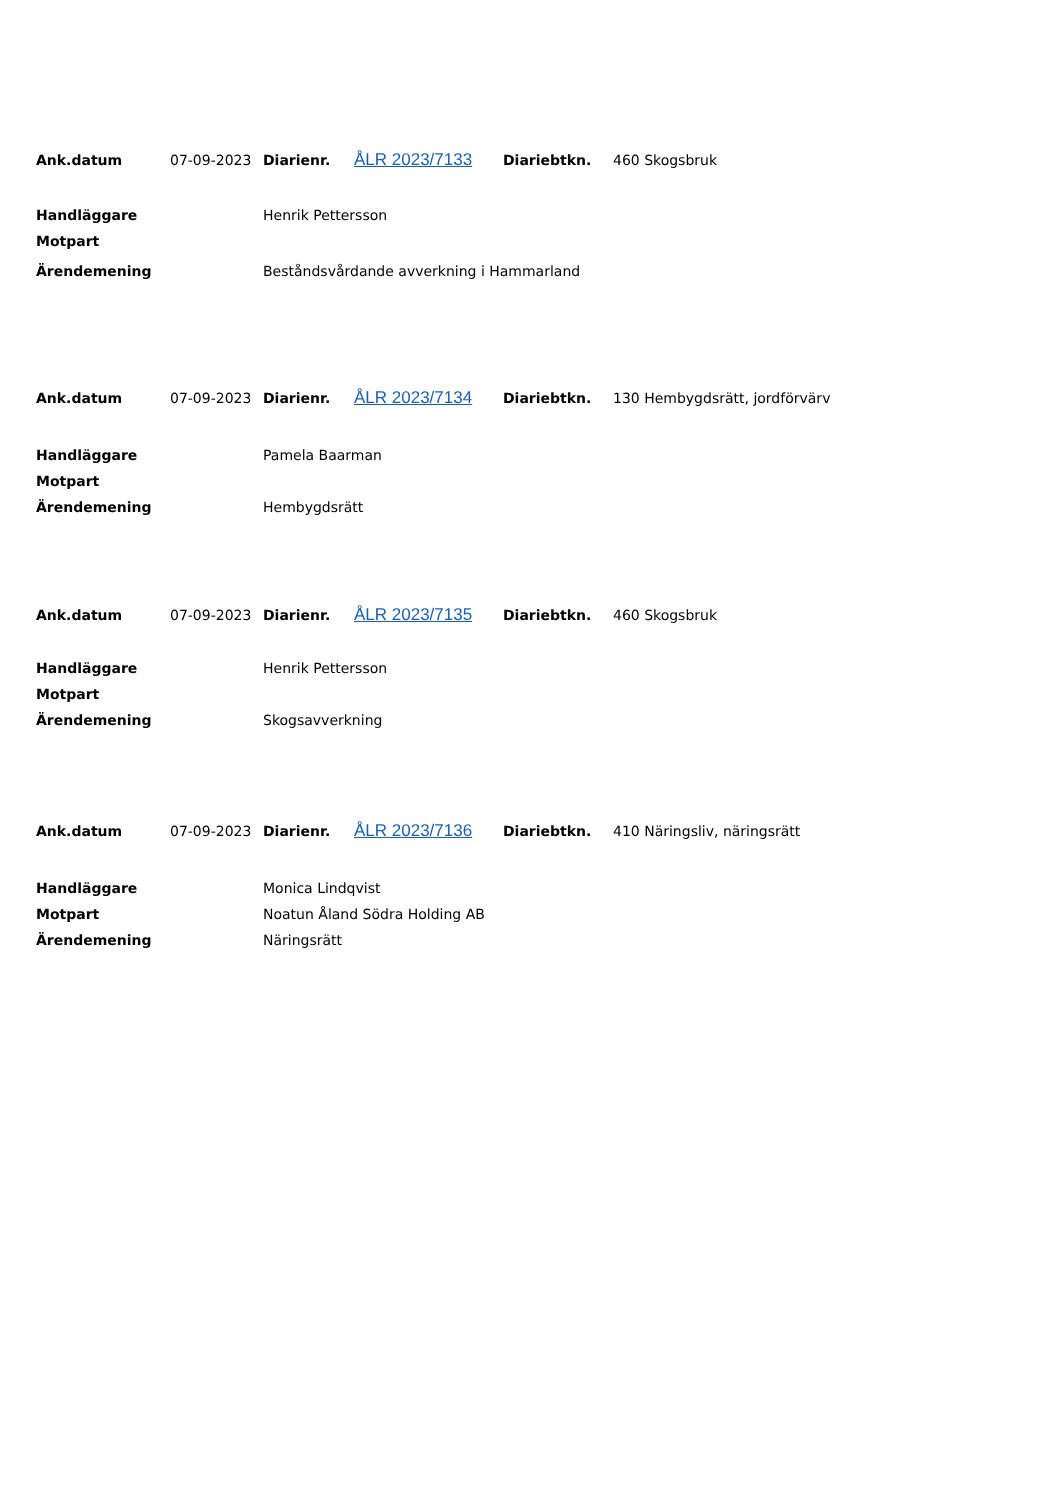| Ank.datum | 07-09-2023 | Diarienr. | ÅLR 2023/7133 | Diariebtkn. | 460 Skogsbruk |
| Handläggare | Henrik Pettersson |
| Motpart | |
| Ärendemening | Beståndsvårdande avverkning i Hammarland |
| Ank.datum | 07-09-2023 | Diarienr. | ÅLR 2023/7134 | Diariebtkn. | 130 Hembygdsrätt, jordförvärv |
| Handläggare | Pamela Baarman |
| Motpart | |
| Ärendemening | Hembygdsrätt |
| Ank.datum | 07-09-2023 | Diarienr. | ÅLR 2023/7135 | Diariebtkn. | 460 Skogsbruk |
| Handläggare | Henrik Pettersson |
| Motpart | |
| Ärendemening | Skogsavverkning |
| Ank.datum | 07-09-2023 | Diarienr. | ÅLR 2023/7136 | Diariebtkn. | 410 Näringsliv, näringsrätt |
| Handläggare | Monica Lindqvist |
| Motpart | Noatun Åland Södra Holding AB |
| Ärendemening | Näringsrätt |